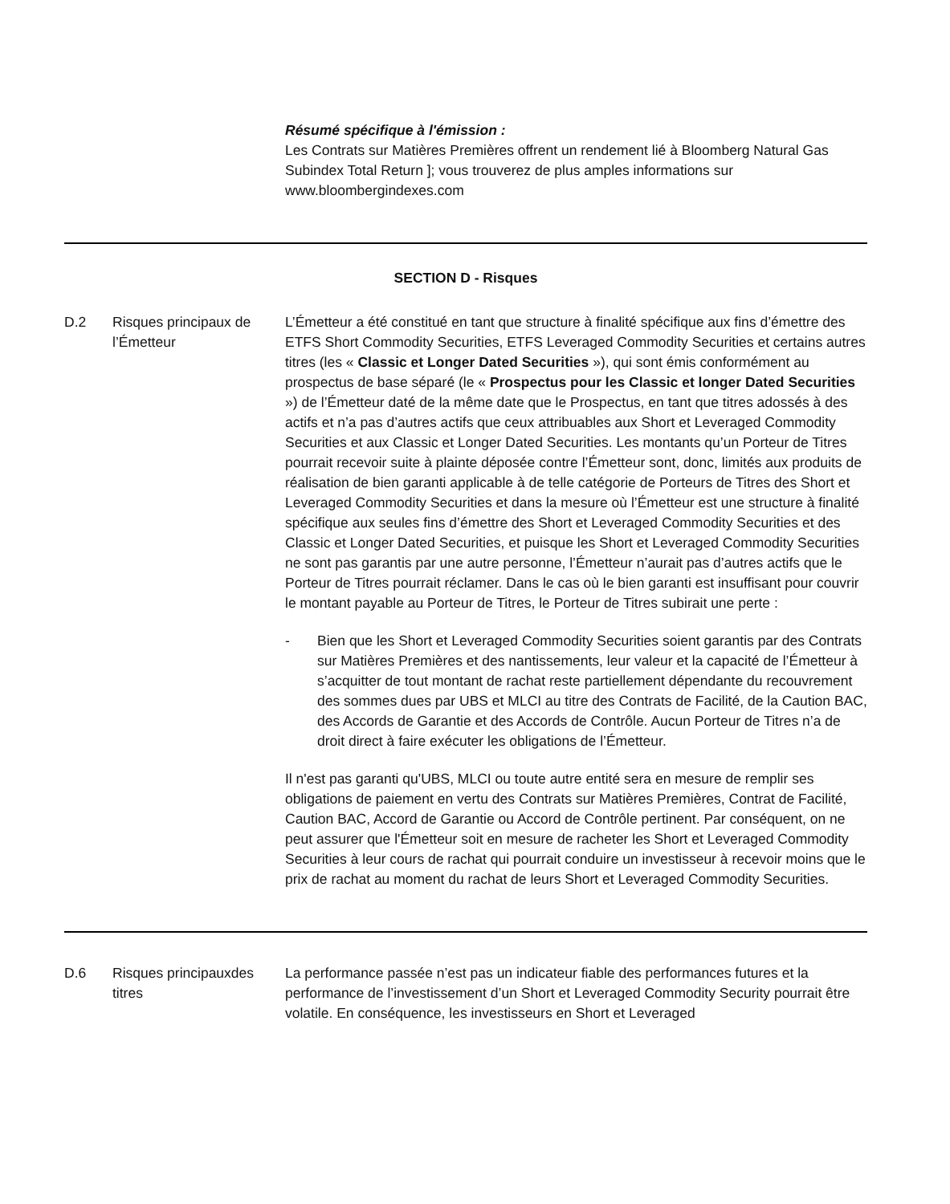| | | Résumé spécifique à l'émission : Les Contrats sur Matières Premières offrent un rendement lié à Bloomberg Natural Gas Subindex Total Return ]; vous trouverez de plus amples informations sur www.bloombergindexes.com |
| SECTION D - Risques | | |
| D.2 | Risques principaux de l’Émetteur | L’Émetteur a été constitué en tant que structure à finalité spécifique aux fins d’émettre des ETFS Short Commodity Securities, ETFS Leveraged Commodity Securities et certains autres titres (les « Classic et Longer Dated Securities »), qui sont émis conformément au prospectus de base séparé (le « Prospectus pour les Classic et longer Dated Securities ») de l’Émetteur daté de la même date que le Prospectus, en tant que titres adossés à des actifs et n’a pas d’autres actifs que ceux attribuables aux Short et Leveraged Commodity Securities et aux Classic et Longer Dated Securities. Les montants qu’un Porteur de Titres pourrait recevoir suite à plainte déposée contre l’Émetteur sont, donc, limités aux produits de réalisation de bien garanti applicable à de telle catégorie de Porteurs de Titres des Short et Leveraged Commodity Securities et dans la mesure où l’Émetteur est une structure à finalité spécifique aux seules fins d’émettre des Short et Leveraged Commodity Securities et des Classic et Longer Dated Securities, et puisque les Short et Leveraged Commodity Securities ne sont pas garantis par une autre personne, l’Émetteur n’aurait pas d’autres actifs que le Porteur de Titres pourrait réclamer. Dans le cas où le bien garanti est insuffisant pour couvrir le montant payable au Porteur de Titres, le Porteur de Titres subirait une perte : - Bien que les Short et Leveraged Commodity Securities soient garantis par des Contrats sur Matières Premières et des nantissements, leur valeur et la capacité de l’Émetteur à s’acquitter de tout montant de rachat reste partiellement dépendante du recouvrement des sommes dues par UBS et MLCI au titre des Contrats de Facilité, de la Caution BAC, des Accords de Garantie et des Accords de Contrôle. Aucun Porteur de Titres n’a de droit direct à faire exécuter les obligations de l’Émetteur. Il n'est pas garanti qu'UBS, MLCI ou toute autre entité sera en mesure de remplir ses obligations de paiement en vertu des Contrats sur Matières Premières, Contrat de Facilité, Caution BAC, Accord de Garantie ou Accord de Contrôle pertinent. Par conséquent, on ne peut assurer que l'Émetteur soit en mesure de racheter les Short et Leveraged Commodity Securities à leur cours de rachat qui pourrait conduire un investisseur à recevoir moins que le prix de rachat au moment du rachat de leurs Short et Leveraged Commodity Securities. |
| D.6 | Risques principauxdes titres | La performance passée n’est pas un indicateur fiable des performances futures et la performance de l’investissement d’un Short et Leveraged Commodity Security pourrait être volatile. En conséquence, les investisseurs en Short et Leveraged |